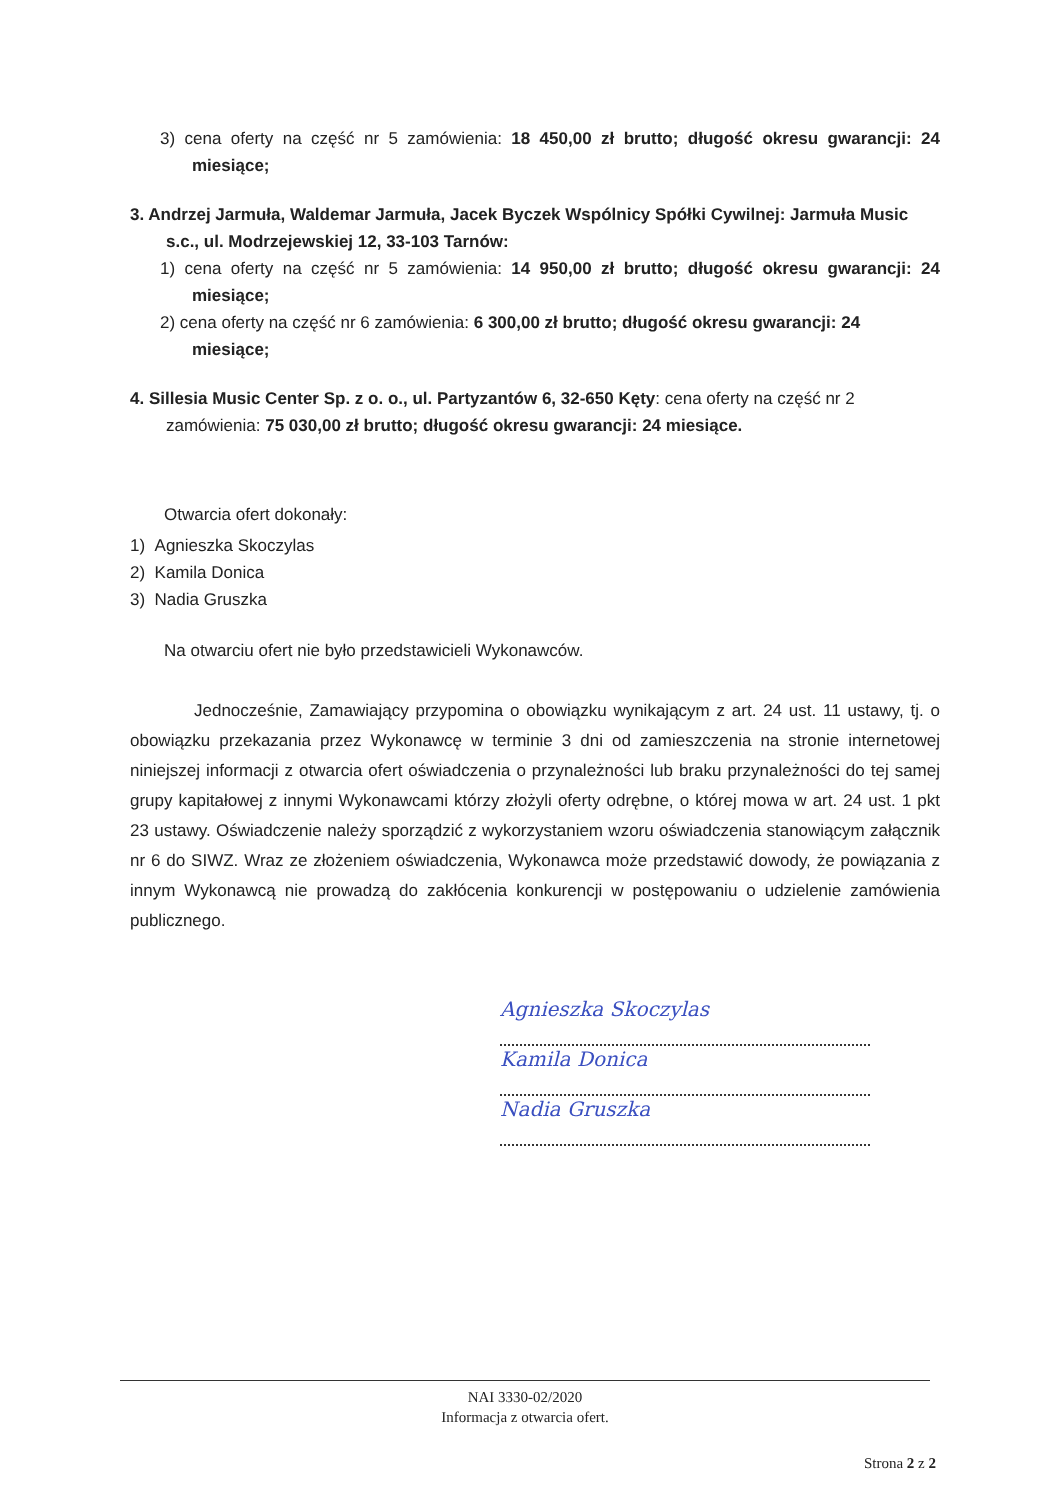3) cena oferty na część nr 5 zamówienia: 18 450,00 zł brutto; długość okresu gwarancji: 24 miesiące;
3. Andrzej Jarmuła, Waldemar Jarmuła, Jacek Byczek Wspólnicy Spółki Cywilnej: Jarmuła Music s.c., ul. Modrzejewskiej 12, 33-103 Tarnów:
1) cena oferty na część nr 5 zamówienia: 14 950,00 zł brutto; długość okresu gwarancji: 24 miesiące;
2) cena oferty na część nr 6 zamówienia: 6 300,00 zł brutto; długość okresu gwarancji: 24 miesiące;
4. Sillesia Music Center Sp. z o. o., ul. Partyzantów 6, 32-650 Kęty: cena oferty na część nr 2 zamówienia: 75 030,00 zł brutto; długość okresu gwarancji: 24 miesiące.
Otwarcia ofert dokonały:
1) Agnieszka Skoczylas
2) Kamila Donica
3) Nadia Gruszka
Na otwarciu ofert nie było przedstawicieli Wykonawców.
Jednocześnie, Zamawiający przypomina o obowiązku wynikającym z art. 24 ust. 11 ustawy, tj. o obowiązku przekazania przez Wykonawcę w terminie 3 dni od zamieszczenia na stronie internetowej niniejszej informacji z otwarcia ofert oświadczenia o przynależności lub braku przynależności do tej samej grupy kapitałowej z innymi Wykonawcami którzy złożyli oferty odrębne, o której mowa w art. 24 ust. 1 pkt 23 ustawy. Oświadczenie należy sporządzić z wykorzystaniem wzoru oświadczenia stanowiącym załącznik nr 6 do SIWZ. Wraz ze złożeniem oświadczenia, Wykonawca może przedstawić dowody, że powiązania z innym Wykonawcą nie prowadzą do zakłócenia konkurencji w postępowaniu o udzielenie zamówienia publicznego.
Agnieszka Skoczylas
Kamila Donica
Nadia Gruszka
NAI 3330-02/2020
Informacja z otwarcia ofert.
Strona 2 z 2